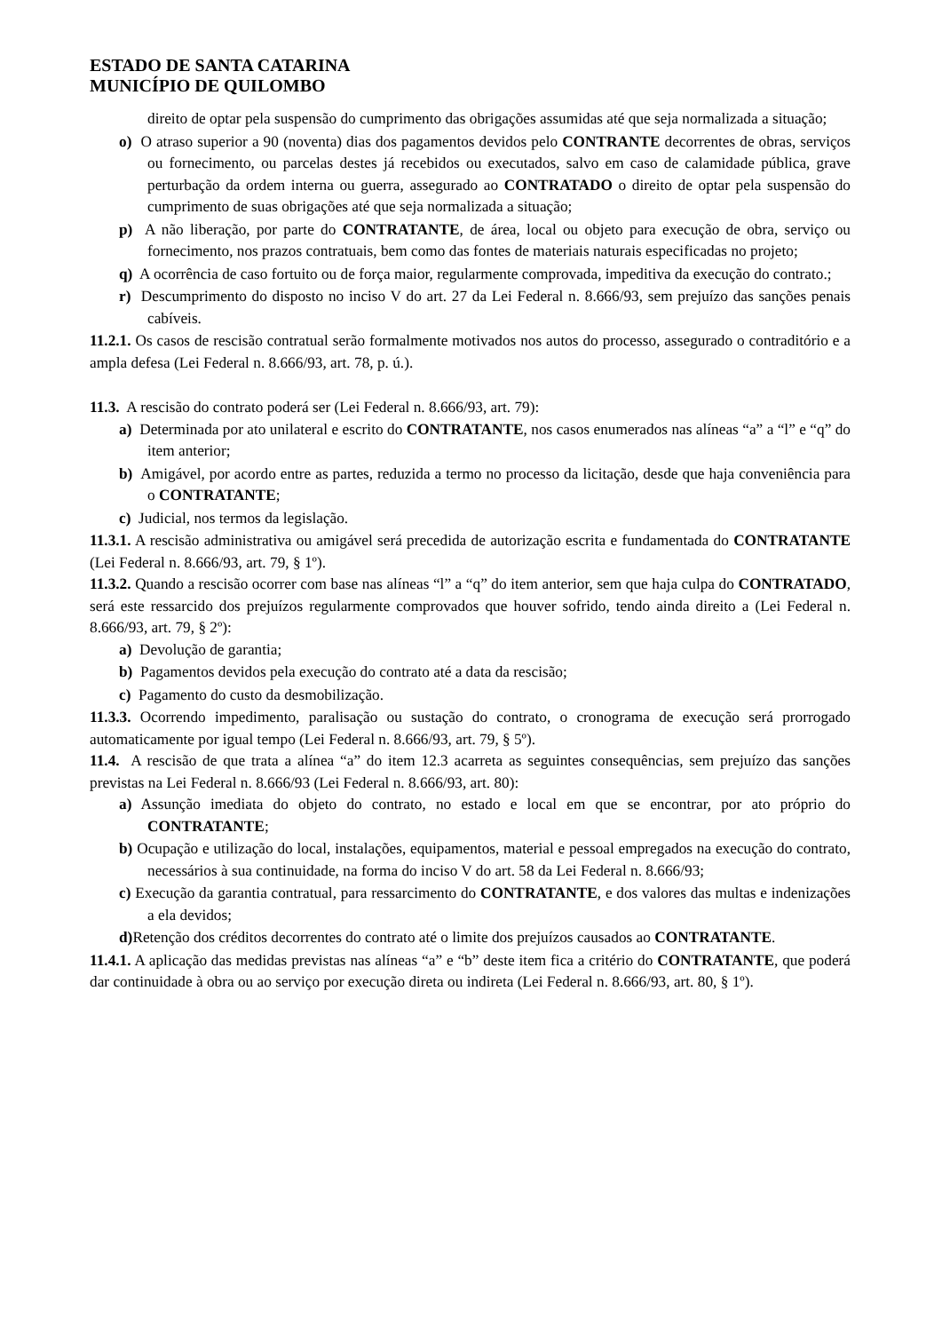ESTADO DE SANTA CATARINA
MUNICÍPIO DE QUILOMBO
direito de optar pela suspensão do cumprimento das obrigações assumidas até que seja normalizada a situação;
o) O atraso superior a 90 (noventa) dias dos pagamentos devidos pelo CONTRANTE decorrentes de obras, serviços ou fornecimento, ou parcelas destes já recebidos ou executados, salvo em caso de calamidade pública, grave perturbação da ordem interna ou guerra, assegurado ao CONTRATADO o direito de optar pela suspensão do cumprimento de suas obrigações até que seja normalizada a situação;
p) A não liberação, por parte do CONTRATANTE, de área, local ou objeto para execução de obra, serviço ou fornecimento, nos prazos contratuais, bem como das fontes de materiais naturais especificadas no projeto;
q) A ocorrência de caso fortuito ou de força maior, regularmente comprovada, impeditiva da execução do contrato.;
r) Descumprimento do disposto no inciso V do art. 27 da Lei Federal n. 8.666/93, sem prejuízo das sanções penais cabíveis.
11.2.1. Os casos de rescisão contratual serão formalmente motivados nos autos do processo, assegurado o contraditório e a ampla defesa (Lei Federal n. 8.666/93, art. 78, p. ú.).
11.3. A rescisão do contrato poderá ser (Lei Federal n. 8.666/93, art. 79):
a) Determinada por ato unilateral e escrito do CONTRATANTE, nos casos enumerados nas alíneas “a” a “l” e “q” do item anterior;
b) Amigável, por acordo entre as partes, reduzida a termo no processo da licitação, desde que haja conveniência para o CONTRATANTE;
c) Judicial, nos termos da legislação.
11.3.1. A rescisão administrativa ou amigável será precedida de autorização escrita e fundamentada do CONTRATANTE (Lei Federal n. 8.666/93, art. 79, § 1º).
11.3.2. Quando a rescisão ocorrer com base nas alíneas “l” a “q” do item anterior, sem que haja culpa do CONTRATADO, será este ressarcido dos prejuízos regularmente comprovados que houver sofrido, tendo ainda direito a (Lei Federal n. 8.666/93, art. 79, § 2º):
a) Devolução de garantia;
b) Pagamentos devidos pela execução do contrato até a data da rescisão;
c) Pagamento do custo da desmobilização.
11.3.3. Ocorrendo impedimento, paralisação ou sustação do contrato, o cronograma de execução será prorrogado automaticamente por igual tempo (Lei Federal n. 8.666/93, art. 79, § 5º).
11.4. A rescisão de que trata a alínea “a” do item 12.3 acarreta as seguintes consequências, sem prejuízo das sanções previstas na Lei Federal n. 8.666/93 (Lei Federal n. 8.666/93, art. 80):
a) Assunção imediata do objeto do contrato, no estado e local em que se encontrar, por ato próprio do CONTRATANTE;
b) Ocupação e utilização do local, instalações, equipamentos, material e pessoal empregados na execução do contrato, necessários à sua continuidade, na forma do inciso V do art. 58 da Lei Federal n. 8.666/93;
c) Execução da garantia contratual, para ressarcimento do CONTRATANTE, e dos valores das multas e indenizações a ela devidos;
d) Retenção dos créditos decorrentes do contrato até o limite dos prejuízos causados ao CONTRATANTE.
11.4.1. A aplicação das medidas previstas nas alíneas “a” e “b” deste item fica a critério do CONTRATANTE, que poderá dar continuidade à obra ou ao serviço por execução direta ou indireta (Lei Federal n. 8.666/93, art. 80, § 1º).